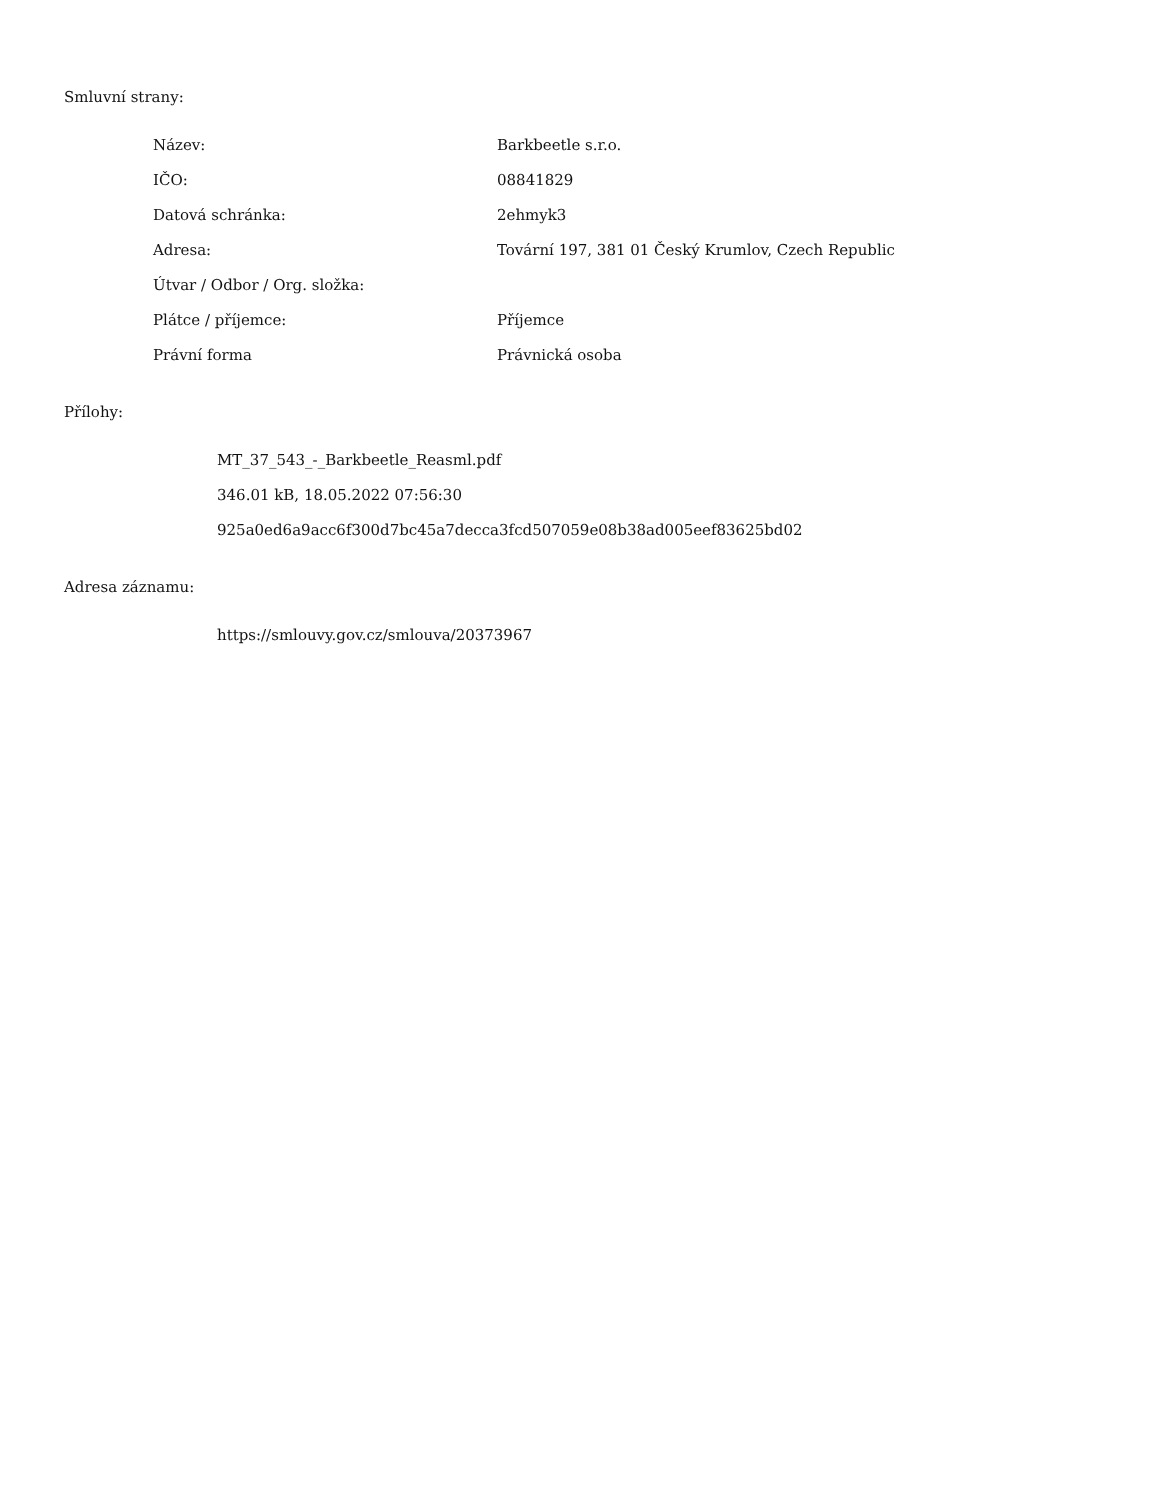Smluvní strany:
| Název: | Barkbeetle s.r.o. |
| IČO: | 08841829 |
| Datová schránka: | 2ehmyk3 |
| Adresa: | Tovární 197, 381 01 Český Krumlov, Czech Republic |
| Útvar / Odbor / Org. složka: | |
| Plátce / příjemce: | Příjemce |
| Právní forma | Právnická osoba |
Přílohy:
MT_37_543_-_Barkbeetle_Reasml.pdf
346.01 kB, 18.05.2022 07:56:30
925a0ed6a9acc6f300d7bc45a7decca3fcd507059e08b38ad005eef83625bd02
Adresa záznamu:
https://smlouvy.gov.cz/smlouva/20373967